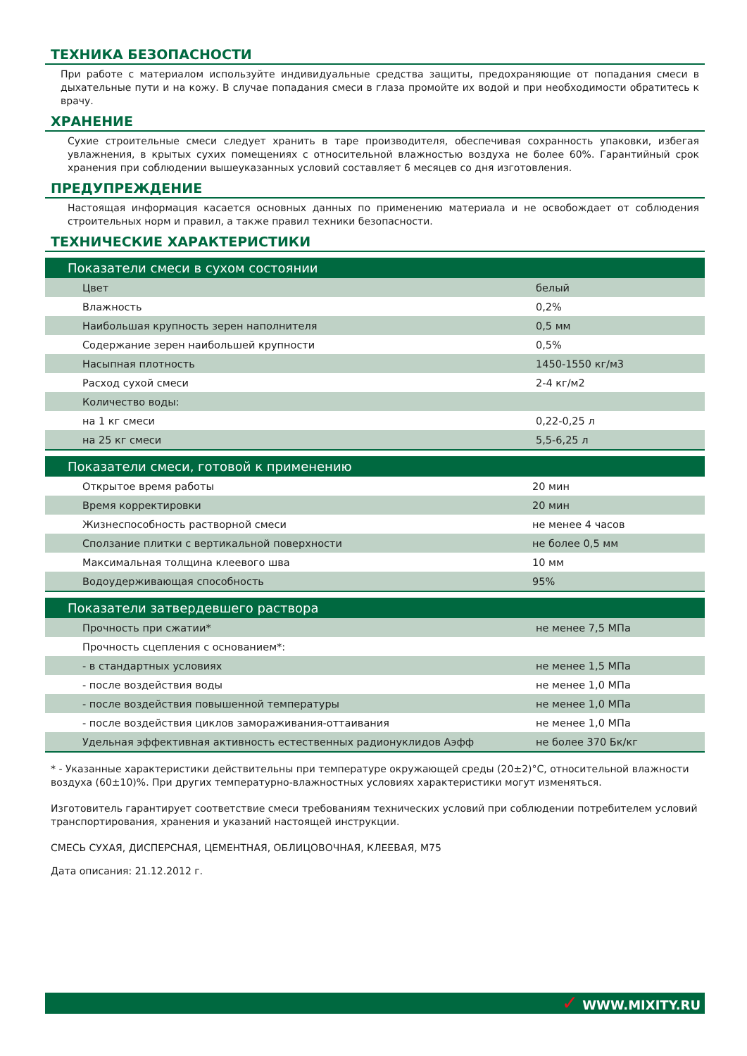ТЕХНИКА БЕЗОПАСНОСТИ
При работе с материалом используйте индивидуальные средства защиты, предохраняющие от попадания смеси в дыхательные пути и на кожу. В случае попадания смеси в глаза промойте их водой и при необходимости обратитесь к врачу.
ХРАНЕНИЕ
Сухие строительные смеси следует хранить в таре производителя, обеспечивая сохранность упаковки, избегая увлажнения, в крытых сухих помещениях с относительной влажностью воздуха не более 60%. Гарантийный срок хранения при соблюдении вышеуказанных условий составляет 6 месяцев со дня изготовления.
ПРЕДУПРЕЖДЕНИЕ
Настоящая информация касается основных данных по применению материала и не освобождает от соблюдения строительных норм и правил, а также правил техники безопасности.
ТЕХНИЧЕСКИЕ ХАРАКТЕРИСТИКИ
| Показатели смеси в сухом состоянии | |
| --- | --- |
| Цвет | белый |
| Влажность | 0,2% |
| Наибольшая крупность зерен наполнителя | 0,5 мм |
| Содержание зерен наибольшей крупности | 0,5% |
| Насыпная плотность | 1450-1550 кг/м3 |
| Расход сухой смеси | 2-4 кг/м2 |
| Количество воды: | |
| на 1 кг смеси | 0,22-0,25 л |
| на 25 кг смеси | 5,5-6,25 л |
| Показатели смеси, готовой к применению | |
| --- | --- |
| Открытое время работы | 20 мин |
| Время корректировки | 20 мин |
| Жизнеспособность растворной смеси | не менее 4 часов |
| Сползание плитки с вертикальной поверхности | не более 0,5 мм |
| Максимальная толщина клеевого шва | 10 мм |
| Водоудерживающая способность | 95% |
| Показатели затвердевшего раствора | |
| --- | --- |
| Прочность при сжатии* | не менее 7,5 МПа |
| Прочность сцепления с основанием*: | |
| - в стандартных условиях | не менее 1,5 МПа |
| - после воздействия воды | не менее 1,0 МПа |
| - после воздействия повышенной температуры | не менее 1,0 МПа |
| - после воздействия циклов замораживания-оттаивания | не менее 1,0 МПа |
| Удельная эффективная активность естественных радионуклидов Аэфф | не более 370 Бк/кг |
* - Указанные характеристики действительны при температуре окружающей среды (20±2)°С, относительной влажности воздуха (60±10)%. При других температурно-влажностных условиях характеристики могут изменяться.
Изготовитель гарантирует соответствие смеси требованиям технических условий при соблюдении потребителем условий транспортирования, хранения и указаний настоящей инструкции.
СМЕСЬ СУХАЯ, ДИСПЕРСНАЯ, ЦЕМЕНТНАЯ, ОБЛИЦОВОЧНАЯ, КЛЕЕВАЯ, М75
Дата описания: 21.12.2012 г.
✓ WWW.MIXITY.RU